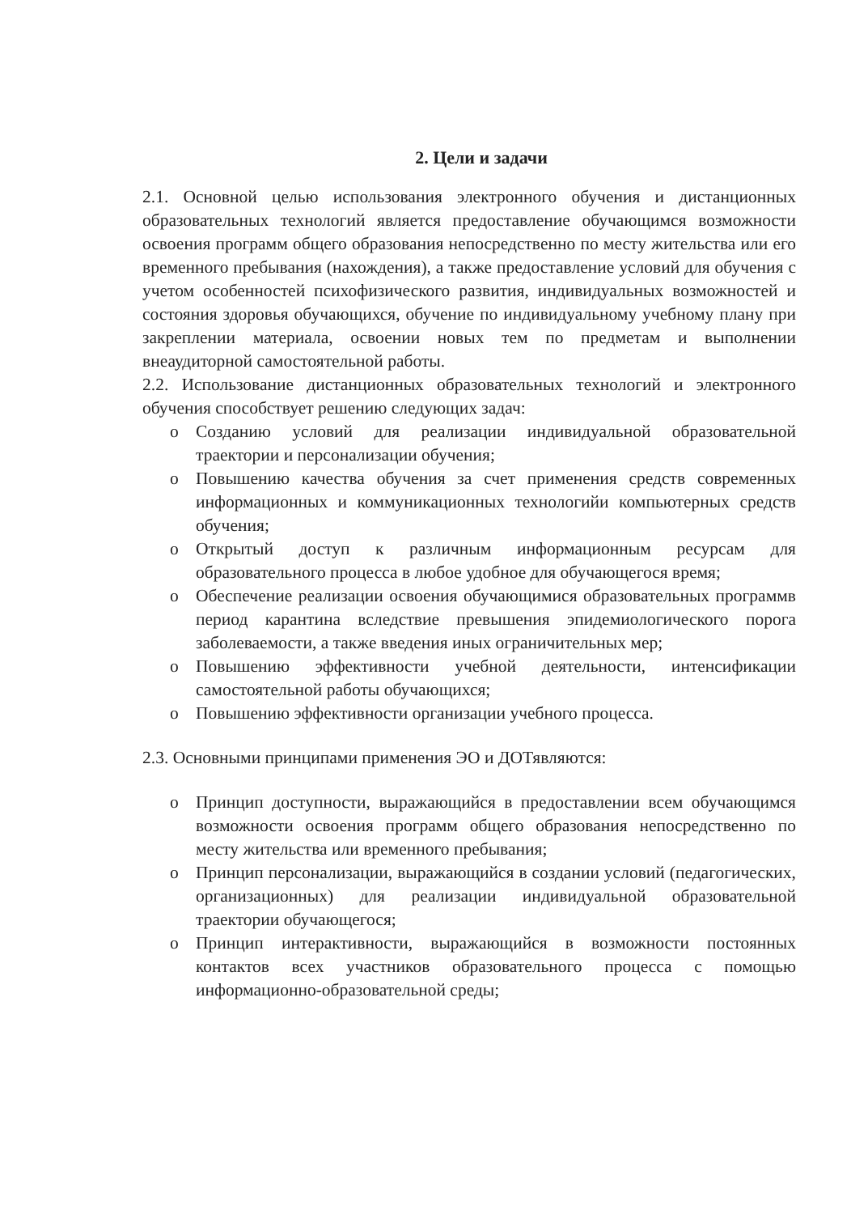2. Цели и задачи
2.1. Основной целью использования электронного обучения и дистанционных образовательных технологий является предоставление обучающимся возможности освоения программ общего образования непосредственно по месту жительства или его временного пребывания (нахождения), а также предоставление условий для обучения с учетом особенностей психофизического развития, индивидуальных возможностей и состояния здоровья обучающихся, обучение по индивидуальному учебному плану при закреплении материала, освоении новых тем по предметам и выполнении внеаудиторной самостоятельной работы.
2.2. Использование дистанционных образовательных технологий и электронного обучения способствует решению следующих задач:
o Созданию условий для реализации индивидуальной образовательной траектории и персонализации обучения;
o Повышению качества обучения за счет применения средств современных информационных и коммуникационных технологийи компьютерных средств обучения;
o Открытый доступ к различным информационным ресурсам для образовательного процесса в любое удобное для обучающегося время;
o Обеспечение реализации освоения обучающимися образовательных программв период карантина вследствие превышения эпидемиологического порога заболеваемости, а также введения иных ограничительных мер;
o Повышению эффективности учебной деятельности, интенсификации самостоятельной работы обучающихся;
o Повышению эффективности организации учебного процесса.
2.3. Основными принципами применения ЭО и ДОТявляются:
o Принцип доступности, выражающийся в предоставлении всем обучающимся возможности освоения программ общего образования непосредственно по месту жительства или временного пребывания;
o Принцип персонализации, выражающийся в создании условий (педагогических, организационных) для реализации индивидуальной образовательной траектории обучающегося;
o Принцип интерактивности, выражающийся в возможности постоянных контактов всех участников образовательного процесса с помощью информационно-образовательной среды;